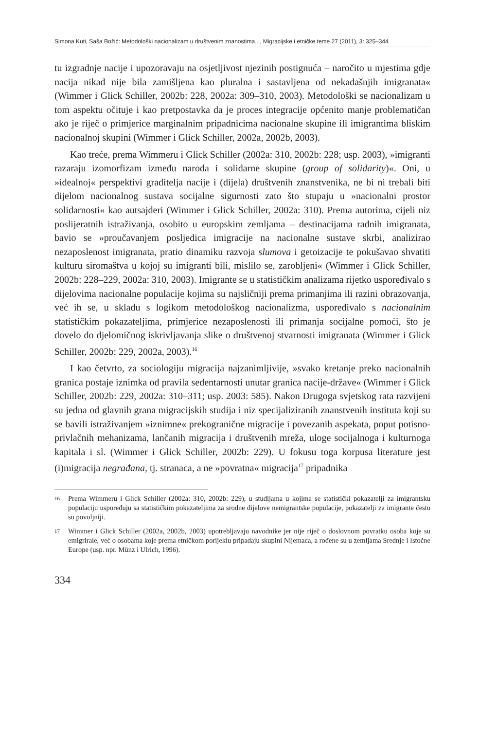Simona Kuti, Saša Božić: Metodološki nacionalizam u društvenim znanostima..., Migracijske i etničke teme 27 (2011), 3: 325–344
tu izgradnje nacije i upozoravaju na osjetljivost njezinih postignuća – naročito u mjestima gdje nacija nikad nije bila zamišljena kao pluralna i sastavljena od nekadašnjih imigranata« (Wimmer i Glick Schiller, 2002b: 228, 2002a: 309–310, 2003). Metodološki se nacionalizam u tom aspektu očituje i kao pretpostavka da je proces integracije općenito manje problematičan ako je riječ o primjerice marginalnim pripadnicima nacionalne skupine ili imigrantima bliskim nacionalnoj skupini (Wimmer i Glick Schiller, 2002a, 2002b, 2003).
Kao treće, prema Wimmeru i Glick Schiller (2002a: 310, 2002b: 228; usp. 2003), »imigranti razaraju izomorfizam između naroda i solidarne skupine (group of solidarity)«. Oni, u »idealnoj« perspektivi graditelja nacije i (dijela) društvenih znanstvenika, ne bi ni trebali biti dijelom nacionalnog sustava socijalne sigurnosti zato što stupaju u »nacionalni prostor solidarnosti« kao autsajderi (Wimmer i Glick Schiller, 2002a: 310). Prema autorima, cijeli niz poslijeratnih istraživanja, osobito u europskim zemljama – destinacijama radnih imigranata, bavio se »proučavanjem posljedica imigracije na nacionalne sustave skrbi, analizirao nezaposlenost imigranata, pratio dinamiku razvoja slumova i getoizacije te pokušavao shvatiti kulturu siromaštva u kojoj su imigranti bili, mislilo se, zarobljeni« (Wimmer i Glick Schiller, 2002b: 228–229, 2002a: 310, 2003). Imigrante se u statističkim analizama rijetko uspoređivalo s dijelovima nacionalne populacije kojima su najsličniji prema primanjima ili razini obrazovanja, već ih se, u skladu s logikom metodološkog nacionalizma, uspoređivalo s nacionalnim statističkim pokazateljima, primjerice nezaposlenosti ili primanja socijalne pomoći, što je dovelo do djelomičnog iskrivljavanja slike o društvenoj stvarnosti imigranata (Wimmer i Glick Schiller, 2002b: 229, 2002a, 2003).<sup>16</sup>
I kao četvrto, za sociologiju migracija najzanimljivije, »svako kretanje preko nacionalnih granica postaje iznimka od pravila sedentarnosti unutar granica nacije-države« (Wimmer i Glick Schiller, 2002b: 229, 2002a: 310–311; usp. 2003: 585). Nakon Drugoga svjetskog rata razvijeni su jedna od glavnih grana migracijskih studija i niz specijaliziranih znanstvenih instituta koji su se bavili istraživanjem »iznimne« prekogranične migracije i povezanih aspekata, poput potisno-privlačnih mehanizama, lančanih migracija i društvenih mreža, uloge socijalnoga i kulturnoga kapitala i sl. (Wimmer i Glick Schiller, 2002b: 229). U fokusu toga korpusa literature jest (i)migracija negrađana, tj. stranaca, a ne »povratna« migracija<sup>17</sup> pripadnika
16 Prema Wimmeru i Glick Schiller (2002a: 310, 2002b: 229), u studijama u kojima se statistički pokazatelji za imigrantsku populaciju uspoređuju sa statističkim pokazateljima za srodne dijelove nemigrantske populacije, pokazatelji za imigrante često su povoljniji.
17 Wimmer i Glick Schiller (2002a, 2002b, 2003) upotrebljavaju navodnike jer nije riječ o doslovnom povratku osoba koje su emigrirale, već o osobama koje prema etničkom porijeklu pripadaju skupini Nijemaca, a rođene su u zemljama Srednje i Istočne Europe (usp. npr. Münz i Ulrich, 1996).
334